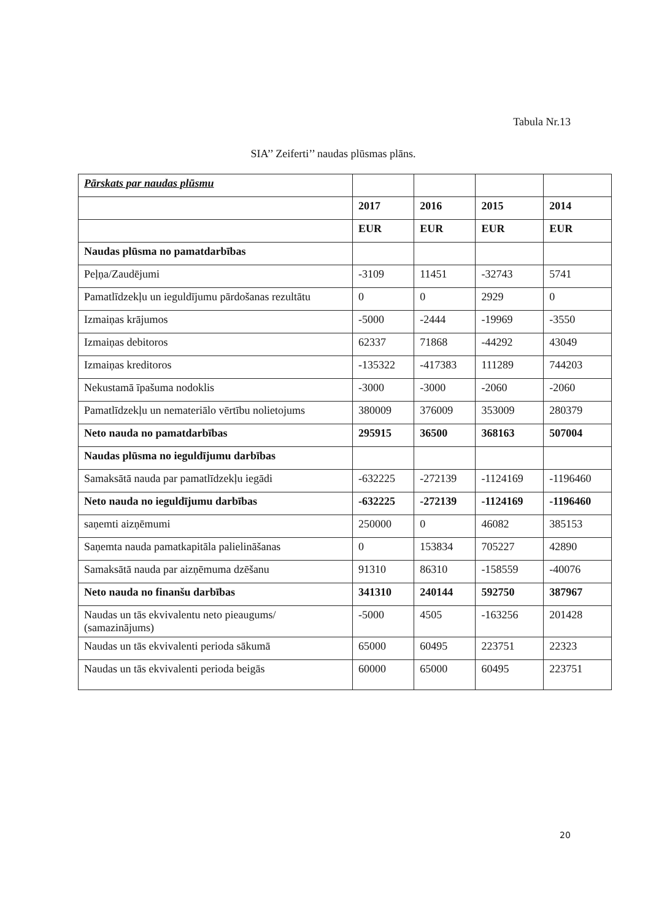Tabula Nr.13
SIA’’ Zeiferti’’ naudas plūsmas plāns.
| Pārskats par naudas plūsmu | | | | |
| | 2017 | 2016 | 2015 | 2014 |
| | EUR | EUR | EUR | EUR |
| Naudas plūsma no pamatdarbības | | | | |
| Peļņa/Zaudējumi | -3109 | 11451 | -32743 | 5741 |
| Pamatlīdzekļu un ieguldījumu pārdošanas rezultātu | 0 | 0 | 2929 | 0 |
| Izmaiņas krājumos | -5000 | -2444 | -19969 | -3550 |
| Izmaiņas debitoros | 62337 | 71868 | -44292 | 43049 |
| Izmaiņas kreditoros | -135322 | -417383 | 111289 | 744203 |
| Nekustamā īpašuma nodoklis | -3000 | -3000 | -2060 | -2060 |
| Pamatlīdzekļu un nemateriālo vērtību nolietojums | 380009 | 376009 | 353009 | 280379 |
| Neto nauda no pamatdarbības | 295915 | 36500 | 368163 | 507004 |
| Naudas plūsma no ieguldījumu darbības | | | | |
| Samaksātā nauda par pamatlīdzekļu iegādi | -632225 | -272139 | -1124169 | -1196460 |
| Neto nauda no ieguldījumu darbības | -632225 | -272139 | -1124169 | -1196460 |
| saņemti aizņēmumi | 250000 | 0 | 46082 | 385153 |
| Saņemta nauda pamatkapitāla palielināšanas | 0 | 153834 | 705227 | 42890 |
| Samaksātā nauda par aizņēmuma dzēšanu | 91310 | 86310 | -158559 | -40076 |
| Neto nauda no finanšu darbības | 341310 | 240144 | 592750 | 387967 |
| Naudas un tās ekvivalentu neto pieaugums/ (samazinājums) | -5000 | 4505 | -163256 | 201428 |
| Naudas un tās ekvivalenti perioda sākumā | 65000 | 60495 | 223751 | 22323 |
| Naudas un tās ekvivalenti perioda beigās | 60000 | 65000 | 60495 | 223751 |
20